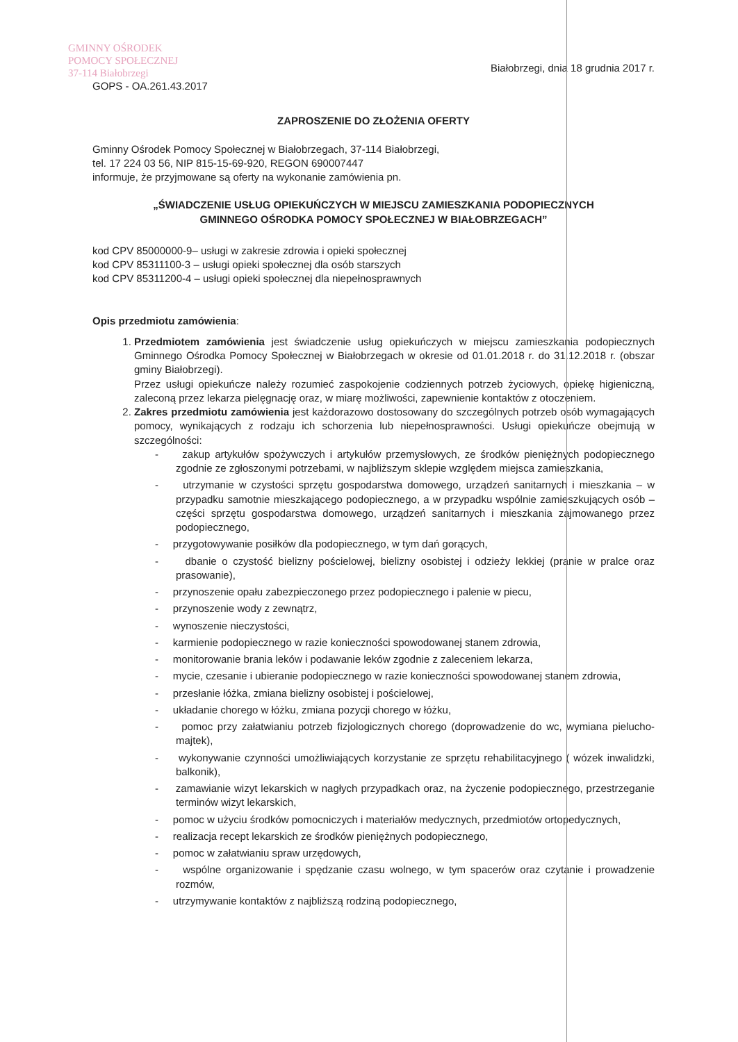GMINNY OŚRODEK
POMOCY SPOŁECZNEJ
37-114 Białobrzegi
GOPS - OA.261.43.2017
Białobrzegi, dnia 18 grudnia 2017 r.
ZAPROSZENIE DO ZŁOŻENIA OFERTY
Gminny Ośrodek Pomocy Społecznej w Białobrzegach, 37-114 Białobrzegi,
tel. 17 224 03 56, NIP 815-15-69-920, REGON 690007447
informuje, że przyjmowane są oferty na wykonanie zamówienia pn.
„ŚWIADCZENIE USŁUG OPIEKUŃCZYCH W MIEJSCU ZAMIESZKANIA PODOPIECZNYCH
GMINNEGO OŚRODKA POMOCY SPOŁECZNEJ W BIAŁOBRZEGACH”
kod CPV 85000000-9– usługi w zakresie zdrowia i opieki społecznej
kod CPV 85311100-3 – usługi opieki społecznej dla osób starszych
kod CPV 85311200-4 – usługi opieki społecznej dla niepełnosprawnych
Opis przedmiotu zamówienia:
1. Przedmiotem zamówienia jest świadczenie usług opiekuńczych w miejscu zamieszkania podopiecznych Gminnego Ośrodka Pomocy Społecznej w Białobrzegach w okresie od 01.01.2018 r. do 31.12.2018 r. (obszar gminy Białobrzegi).
Przez usługi opiekuńcze należy rozumieć zaspokojenie codziennych potrzeb życiowych, opiekę higieniczną, zaleconą przez lekarza pielęgnację oraz, w miarę możliwości, zapewnienie kontaktów z otoczeniem.
2. Zakres przedmiotu zamówienia jest każdorazowo dostosowany do szczególnych potrzeb osób wymagających pomocy, wynikających z rodzaju ich schorzenia lub niepełnosprawności. Usługi opiekuńcze obejmują w szczególności:
- zakup artykułów spożywczych i artykułów przemysłowych, ze środków pieniężnych podopiecznego zgodnie ze zgłoszonymi potrzebami, w najbliższym sklepie względem miejsca zamieszkania,
- utrzymanie w czystości sprzętu gospodarstwa domowego, urządzeń sanitarnych i mieszkania – w przypadku samotnie mieszkającego podopiecznego, a w przypadku wspólnie zamieszkujących osób – części sprzętu gospodarstwa domowego, urządzeń sanitarnych i mieszkania zajmowanego przez podopiecznego,
- przygotowywanie posiłków dla podopiecznego, w tym dań gorących,
- dbanie o czystość bielizny pościelowej, bielizny osobistej i odzieży lekkiej (pranie w pralce oraz prasowanie),
- przynoszenie opału zabezpieczonego przez podopiecznego i palenie w piecu,
- przynoszenie wody z zewnątrz,
- wynoszenie nieczystości,
- karmienie podopiecznego w razie konieczności spowodowanej stanem zdrowia,
- monitorowanie brania leków i podawanie leków zgodnie z zaleceniem lekarza,
- mycie, czesanie i ubieranie podopiecznego w razie konieczności spowodowanej stanem zdrowia,
- przesłanie łóżka, zmiana bielizny osobistej i pościelowej,
- układanie chorego w łóżku, zmiana pozycji chorego w łóżku,
- pomoc przy załatwianiu potrzeb fizjologicznych chorego (doprowadzenie do wc, wymiana pielucho-majtek),
- wykonywanie czynności umożliwiających korzystanie ze sprzętu rehabilitacyjnego ( wózek inwalidzki, balkonik),
- zamawianie wizyt lekarskich w nagłych przypadkach oraz, na życzenie podopiecznego, przestrzeganie terminów wizyt lekarskich,
- pomoc w użyciu środków pomocniczych i materiałów medycznych, przedmiotów ortopedycznych,
- realizacja recept lekarskich ze środków pieniężnych podopiecznego,
- pomoc w załatwianiu spraw urzędowych,
- wspólne organizowanie i spędzanie czasu wolnego, w tym spacerów oraz czytanie i prowadzenie rozmów,
- utrzymywanie kontaktów z najbliższą rodziną podopiecznego,